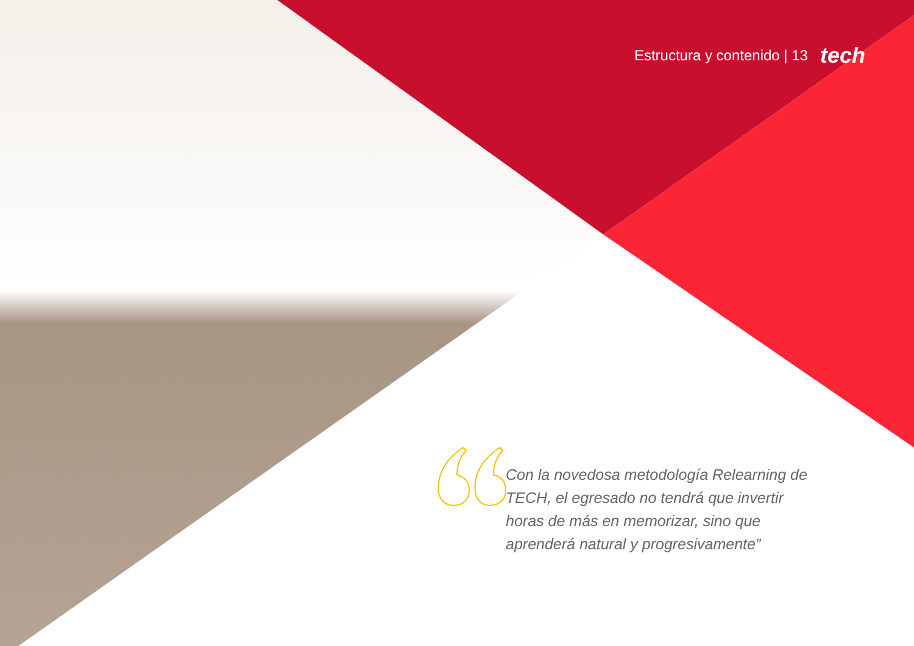Estructura y contenido | 13 tech
Con la novedosa metodología Relearning de TECH, el egresado no tendrá que invertir horas de más en memorizar, sino que aprenderá natural y progresivamente”